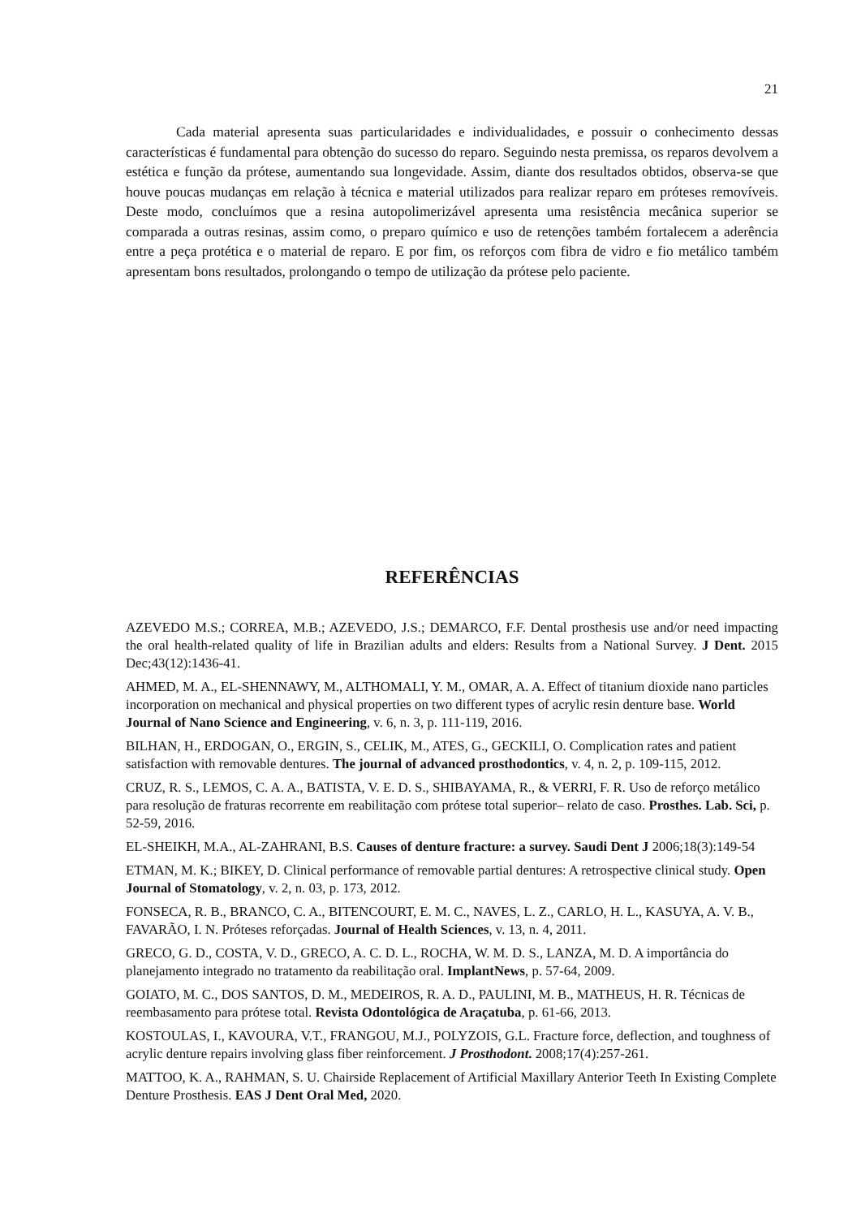21
Cada material apresenta suas particularidades e individualidades, e possuir o conhecimento dessas características é fundamental para obtenção do sucesso do reparo. Seguindo nesta premissa, os reparos devolvem a estética e função da prótese, aumentando sua longevidade. Assim, diante dos resultados obtidos, observa-se que houve poucas mudanças em relação à técnica e material utilizados para realizar reparo em próteses removíveis. Deste modo, concluímos que a resina autopolimerizável apresenta uma resistência mecânica superior se comparada a outras resinas, assim como, o preparo químico e uso de retenções também fortalecem a aderência entre a peça protética e o material de reparo. E por fim, os reforços com fibra de vidro e fio metálico também apresentam bons resultados, prolongando o tempo de utilização da prótese pelo paciente.
REFERÊNCIAS
AZEVEDO M.S.; CORREA, M.B.; AZEVEDO, J.S.; DEMARCO, F.F. Dental prosthesis use and/or need impacting the oral health-related quality of life in Brazilian adults and elders: Results from a National Survey. J Dent. 2015 Dec;43(12):1436-41.
AHMED, M. A., EL-SHENNAWY, M., ALTHOMALI, Y. M., OMAR, A. A. Effect of titanium dioxide nano particles incorporation on mechanical and physical properties on two different types of acrylic resin denture base. World Journal of Nano Science and Engineering, v. 6, n. 3, p. 111-119, 2016.
BILHAN, H., ERDOGAN, O., ERGIN, S., CELIK, M., ATES, G., GECKILI, O. Complication rates and patient satisfaction with removable dentures. The journal of advanced prosthodontics, v. 4, n. 2, p. 109-115, 2012.
CRUZ, R. S., LEMOS, C. A. A., BATISTA, V. E. D. S., SHIBAYAMA, R., & VERRI, F. R. Uso de reforço metálico para resolução de fraturas recorrente em reabilitação com prótese total superior– relato de caso. Prosthes. Lab. Sci, p. 52-59, 2016.
EL-SHEIKH, M.A., AL-ZAHRANI, B.S. Causes of denture fracture: a survey. Saudi Dent J 2006;18(3):149-54
ETMAN, M. K.; BIKEY, D. Clinical performance of removable partial dentures: A retrospective clinical study. Open Journal of Stomatology, v. 2, n. 03, p. 173, 2012.
FONSECA, R. B., BRANCO, C. A., BITENCOURT, E. M. C., NAVES, L. Z., CARLO, H. L., KASUYA, A. V. B., FAVARÃO, I. N. Próteses reforçadas. Journal of Health Sciences, v. 13, n. 4, 2011.
GRECO, G. D., COSTA, V. D., GRECO, A. C. D. L., ROCHA, W. M. D. S., LANZA, M. D. A importância do planejamento integrado no tratamento da reabilitação oral. ImplantNews, p. 57-64, 2009.
GOIATO, M. C., DOS SANTOS, D. M., MEDEIROS, R. A. D., PAULINI, M. B., MATHEUS, H. R. Técnicas de reembasamento para prótese total. Revista Odontológica de Araçatuba, p. 61-66, 2013.
KOSTOULAS, I., KAVOURA, V.T., FRANGOU, M.J., POLYZOIS, G.L. Fracture force, deflection, and toughness of acrylic denture repairs involving glass fiber reinforcement. J Prosthodont. 2008;17(4):257-261.
MATTOO, K. A., RAHMAN, S. U. Chairside Replacement of Artificial Maxillary Anterior Teeth In Existing Complete Denture Prosthesis. EAS J Dent Oral Med, 2020.